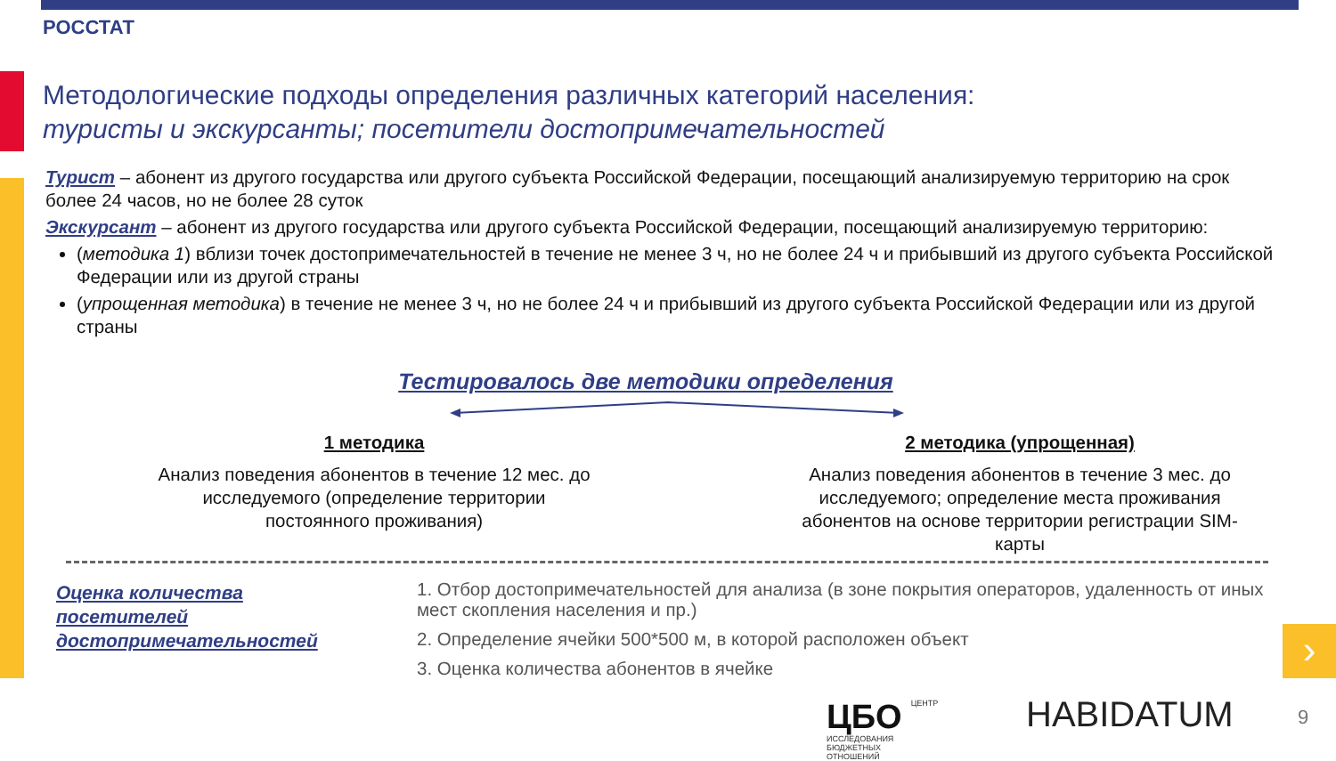РОССТАТ
Методологические подходы определения различных категорий населения:
туристы и экскурсанты; посетители достопримечательностей
Турист – абонент из другого государства или другого субъекта Российской Федерации, посещающий анализируемую территорию на срок более 24 часов, но не более 28 суток
Экскурсант – абонент из другого государства или другого субъекта Российской Федерации, посещающий анализируемую территорию:
(методика 1) вблизи точек достопримечательностей в течение не менее 3 ч, но не более 24 ч и прибывший из другого субъекта Российской Федерации или из другой страны
(упрощенная методика) в течение не менее 3 ч, но не более 24 ч и прибывший из другого субъекта Российской Федерации или из другой страны
Тестировалось две методики определения
1 методика
Анализ поведения абонентов в течение 12 мес. до исследуемого (определение территории постоянного проживания)
2 методика (упрощенная)
Анализ поведения абонентов в течение 3 мес. до исследуемого; определение места проживания абонентов на основе территории регистрации SIM-карты
Оценка количества
посетителей
достопримечательностей
1. Отбор достопримечательностей для анализа (в зоне покрытия операторов, удаленность от иных мест скопления населения и пр.)
2. Определение ячейки 500*500 м, в которой расположен объект
3. Оценка количества абонентов в ячейке
›
ЦБО ЦЕНТР
ИССЛЕДОВАНИЯ
БЮДЖЕТНЫХ
ОТНОШЕНИЙ
HABIDATUM 9